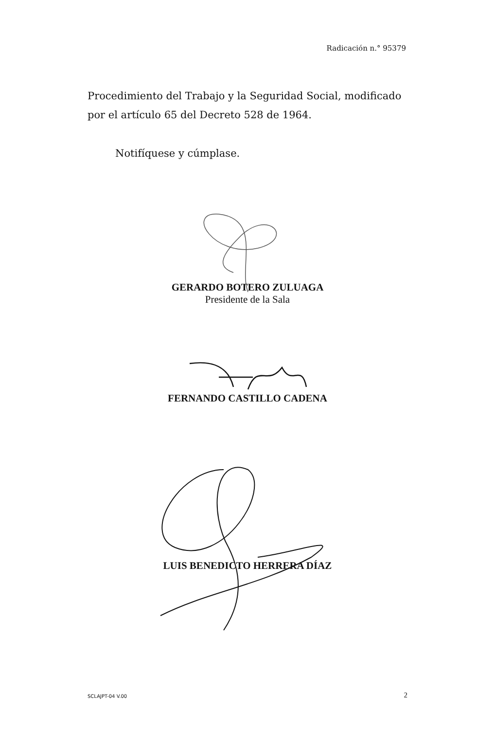Radicación n.° 95379
Procedimiento del Trabajo y la Seguridad Social, modificado por el artículo 65 del Decreto 528 de 1964.
Notifíquese y cúmplase.
GERARDO BOTERO ZULUAGA
Presidente de la Sala
FERNANDO CASTILLO CADENA
LUIS BENEDICTO HERRERA DÍAZ
SCLAJPT-04 V.00 2